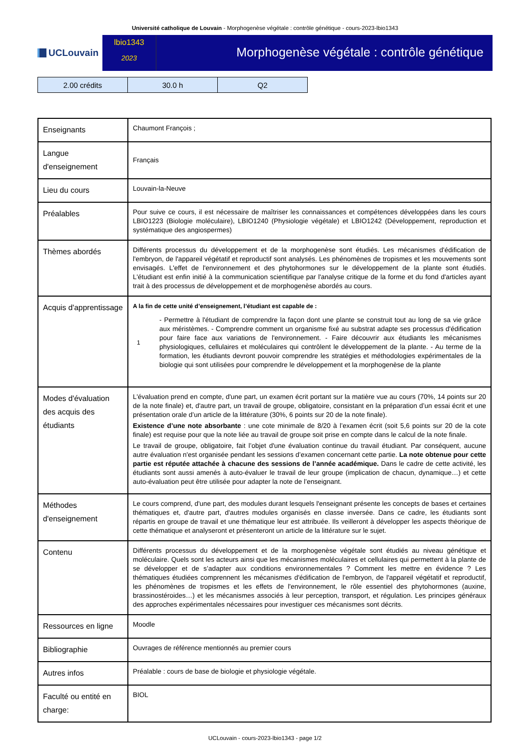Université catholique de Louvain - Morphogenèse végétale : contrôle génétique - cours-2023-lbio1343
UCLouvain
lbio1343
2023
Morphogenèse végétale : contrôle génétique
| 2.00 crédits | 30.0 h | Q2 |
| Enseignants | Chaumont François ; |
| Langue d'enseignement | Français |
| Lieu du cours | Louvain-la-Neuve |
| Préalables | Pour suive ce cours, il est nécessaire de maîtriser les connaissances et compétences développées dans les cours LBIO1223 (Biologie moléculaire), LBIO1240 (Physiologie végétale) et LBIO1242 (Développement, reproduction et systématique des angiospermes) |
| Thèmes abordés | Différents processus du développement et de la morphogenèse sont étudiés. Les mécanismes d'édification de l'embryon, de l'appareil végétatif et reproductif sont analysés. Les phénomènes de tropismes et les mouvements sont envisagés. L'effet de l'environnement et des phytohormones sur le développement de la plante sont étudiés. L'étudiant est enfin initié à la communication scientifique par l'analyse critique de la forme et du fond d'articles ayant trait à des processus de développement et de morphogenèse abordés au cours. |
| Acquis d'apprentissage | A la fin de cette unité d’enseignement, l’étudiant est capable de : 1 - Permettre à l'étudiant de comprendre la façon dont une plante se construit tout au long de sa vie grâce aux méristèmes. - Comprendre comment un organisme fixé au substrat adapte ses processus d'édification pour faire face aux variations de l'environnement. - Faire découvrir aux étudiants les mécanismes physiologiques, cellulaires et moléculaires qui contrôlent le développement de la plante. - Au terme de la formation, les étudiants devront pouvoir comprendre les stratégies et méthodologies expérimentales de la biologie qui sont utilisées pour comprendre le développement et la morphogenèse de la plante |
| Modes d'évaluation des acquis des étudiants | L'évaluation prend en compte, d'une part, un examen écrit portant sur la matière vue au cours (70%, 14 points sur 20 de la note finale) et, d'autre part, un travail de groupe, obligatoire, consistant en la préparation d’un essai écrit et une présentation orale d’un article de la littérature (30%, 6 points sur 20 de la note finale). Existence d’une note absorbante : une cote minimale de 8/20 à l’examen écrit (soit 5,6 points sur 20 de la cote finale) est requise pour que la note liée au travail de groupe soit prise en compte dans le calcul de la note finale. Le travail de groupe, obligatoire, fait l’objet d'une évaluation continue du travail étudiant. Par conséquent, aucune autre évaluation n'est organisée pendant les sessions d’examen concernant cette partie. La note obtenue pour cette partie est réputée attachée à chacune des sessions de l’année académique. Dans le cadre de cette activité, les étudiants sont aussi amenés à auto-évaluer le travail de leur groupe (implication de chacun, dynamique…) et cette auto-évaluation peut être utilisée pour adapter la note de l’enseignant. |
| Méthodes d'enseignement | Le cours comprend, d'une part, des modules durant lesquels l'enseignant présente les concepts de bases et certaines thématiques et, d'autre part, d'autres modules organisés en classe inversée. Dans ce cadre, les étudiants sont répartis en groupe de travail et une thématique leur est attribuée. Ils veilleront à développer les aspects théorique de cette thématique et analyseront et présenteront un article de la littérature sur le sujet. |
| Contenu | Différents processus du développement et de la morphogenèse végétale sont étudiés au niveau génétique et moléculaire. Quels sont les acteurs ainsi que les mécanismes moléculaires et cellulaires qui permettent à la plante de se développer et de s’adapter aux conditions environnementales ? Comment les mettre en évidence ? Les thématiques étudiées comprennent les mécanismes d'édification de l'embryon, de l'appareil végétatif et reproductif, les phénomènes de tropismes et les effets de l'environnement, le rôle essentiel des phytohormones (auxine, brassinostéroides…) et les mécanismes associés à leur perception, transport, et régulation. Les principes généraux des approches expérimentales nécessaires pour investiguer ces mécanismes sont décrits. |
| Ressources en ligne | Moodle |
| Bibliographie | Ouvrages de référence mentionnés au premier cours |
| Autres infos | Préalable : cours de base de biologie et physiologie végétale. |
| Faculté ou entité en charge: | BIOL |
UCLouvain - cours-2023-lbio1343 - page 1/2